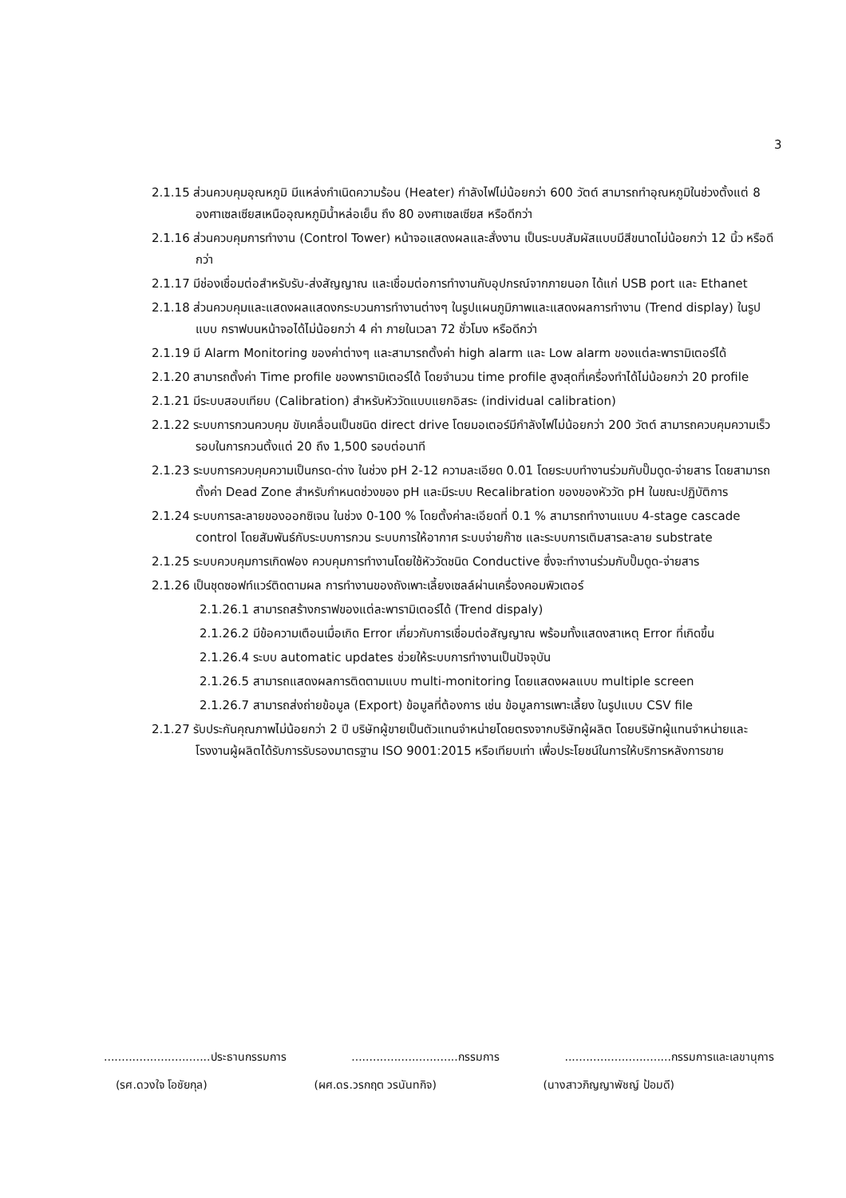3
2.1.15 ส่วนควบคุมอุณหภูมิ มีแหล่งกำเนิดความร้อน (Heater) กำลังไฟไม่น้อยกว่า 600 วัตต์ สามารถทำอุณหภูมิในช่วงตั้งแต่ 8 องศาเซลเซียสเหนืออุณหภูมิน้ำหล่อเย็น ถึง 80 องศาเซลเซียส หรือดีกว่า
2.1.16 ส่วนควบคุมการทำงาน (Control Tower) หน้าจอแสดงผลและสั่งงาน เป็นระบบสัมผัสแบบมีสีขนาดไม่น้อยกว่า 12 นิ้ว หรือดีกว่า
2.1.17 มีช่องเชื่อมต่อสำหรับรับ-ส่งสัญญาณ และเชื่อมต่อการทำงานกับอุปกรณ์จากภายนอก ได้แก่ USB port และ Ethanet
2.1.18 ส่วนควบคุมและแสดงผลแสดงกระบวนการทำงานต่างๆ ในรูปแผนภูมิภาพและแสดงผลการทำงาน (Trend display) ในรูปแบบ กราฟบนหน้าจอได้ไม่น้อยกว่า 4 ค่า ภายในเวลา 72 ชั่วโมง หรือดีกว่า
2.1.19 มี Alarm Monitoring ของค่าต่างๆ และสามารถตั้งค่า high alarm และ Low alarm ของแต่ละพารามิเตอร์ได้
2.1.20 สามารถตั้งค่า Time profile ของพารามิเตอร์ได้ โดยจำนวน time profile สูงสุดที่เครื่องทำได้ไม่น้อยกว่า 20 profile
2.1.21 มีระบบสอบเทียบ (Calibration) สำหรับหัววัดแบบแยกอิสระ (individual calibration)
2.1.22 ระบบการกวนควบคุม ขับเคลื่อนเป็นชนิด direct drive โดยมอเตอร์มีกำลังไฟไม่น้อยกว่า 200 วัตต์ สามารถควบคุมความเร็วรอบในการกวนตั้งแต่ 20 ถึง 1,500 รอบต่อนาที
2.1.23 ระบบการควบคุมความเป็นกรด-ด่าง ในช่วง pH 2-12 ความละเอียด 0.01 โดยระบบทำงานร่วมกับปั๊มดูด-จ่ายสาร โดยสามารถตั้งค่า Dead Zone สำหรับกำหนดช่วงของ pH และมีระบบ Recalibration ของของหัววัด pH ในขณะปฏิบัติการ
2.1.24 ระบบการละลายของออกซิเจน ในช่วง 0-100 % โดยตั้งค่าละเอียดที่ 0.1 % สามารถทำงานแบบ 4-stage cascade control โดยสัมพันธ์กับระบบการกวน ระบบการให้อากาศ ระบบจ่ายก๊าซ และระบบการเติมสารละลาย substrate
2.1.25 ระบบควบคุมการเกิดฟอง ควบคุมการทำงานโดยใช้หัววัดชนิด Conductive ซึ่งจะทำงานร่วมกับปั๊มดูด-จ่ายสาร
2.1.26 เป็นชุดซอฟท์แวร์ติดตามผล การทำงานของถังเพาะเลี้ยงเซลล์ผ่านเครื่องคอมพิวเตอร์
2.1.26.1 สามารถสร้างกราฟของแต่ละพารามิเตอร์ได้ (Trend dispaly)
2.1.26.2 มีข้อความเตือนเมื่อเกิด Error เกี่ยวกับการเชื่อมต่อสัญญาณ พร้อมทั้งแสดงสาเหตุ Error ที่เกิดขึ้น
2.1.26.4 ระบบ automatic updates ช่วยให้ระบบการทำงานเป็นปัจจุบัน
2.1.26.5 สามารถแสดงผลการติดตามแบบ multi-monitoring โดยแสดงผลแบบ multiple screen
2.1.26.7 สามารถส่งถ่ายข้อมูล (Export) ข้อมูลที่ต้องการ เช่น ข้อมูลการเพาะเลี้ยง ในรูปแบบ CSV file
2.1.27 รับประกันคุณภาพไม่น้อยกว่า 2 ปี บริษัทผู้ขายเป็นตัวแทนจำหน่ายโดยตรงจากบริษัทผู้ผลิต โดยบริษัทผู้แทนจำหน่ายและโรงงานผู้ผลิตได้รับการรับรองมาตรฐาน ISO 9001:2015 หรือเทียบเท่า เพื่อประโยชน์ในการให้บริการหลังการขาย
..............................ประธานกรรมการ ..............................กรรมการ ..............................กรรมการและเลขานุการ
(รศ.ดวงใจ โอชัยกุล) (ผศ.ดร.วรกฤต วรนันทกิจ) (นางสาวภิญญาพัชญ์ ป้อมดี)